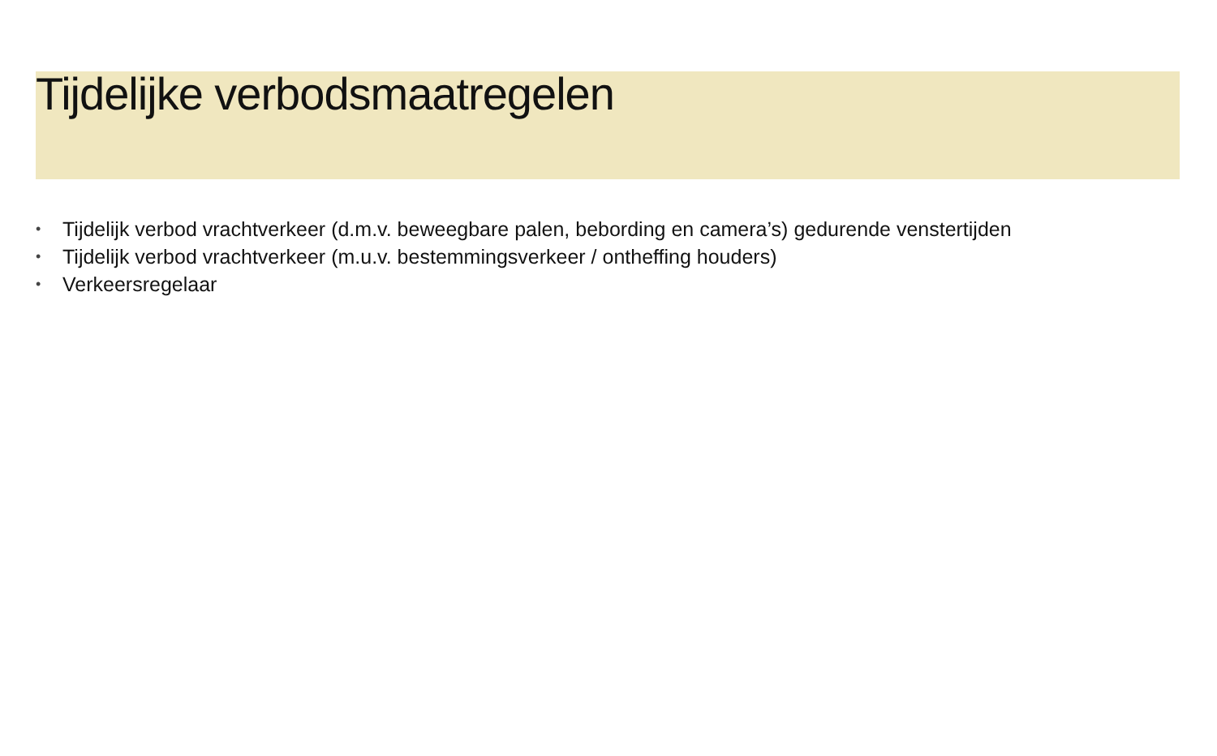Tijdelijke verbodsmaatregelen
• Tijdelijk verbod vrachtverkeer (d.m.v. beweegbare palen, bebording en camera’s) gedurende venstertijden
• Tijdelijk verbod vrachtverkeer (m.u.v. bestemmingsverkeer / ontheffing houders)
• Verkeersregelaar